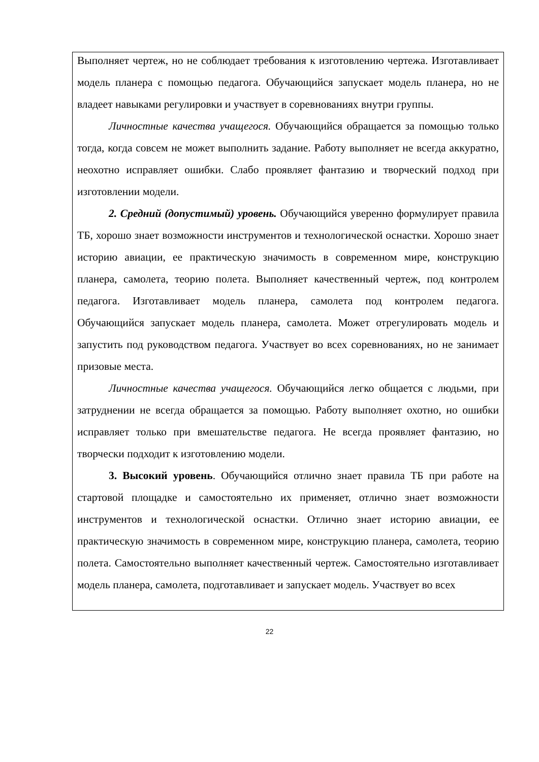Выполняет чертеж, но не соблюдает требования к изготовлению чертежа. Изготавливает модель планера с помощью педагога. Обучающийся запускает модель планера, но не владеет навыками регулировки и участвует в соревнованиях внутри группы.
Личностные качества учащегося. Обучающийся обращается за помощью только тогда, когда совсем не может выполнить задание. Работу выполняет не всегда аккуратно, неохотно исправляет ошибки. Слабо проявляет фантазию и творческий подход при изготовлении модели.
2. Средний (допустимый) уровень. Обучающийся уверенно формулирует правила ТБ, хорошо знает возможности инструментов и технологической оснастки. Хорошо знает историю авиации, ее практическую значимость в современном мире, конструкцию планера, самолета, теорию полета. Выполняет качественный чертеж, под контролем педагога. Изготавливает модель планера, самолета под контролем педагога. Обучающийся запускает модель планера, самолета. Может отрегулировать модель и запустить под руководством педагога. Участвует во всех соревнованиях, но не занимает призовые места.
Личностные качества учащегося. Обучающийся легко общается с людьми, при затруднении не всегда обращается за помощью. Работу выполняет охотно, но ошибки исправляет только при вмешательстве педагога. Не всегда проявляет фантазию, но творчески подходит к изготовлению модели.
3. Высокий уровень. Обучающийся отлично знает правила ТБ при работе на стартовой площадке и самостоятельно их применяет, отлично знает возможности инструментов и технологической оснастки. Отлично знает историю авиации, ее практическую значимость в современном мире, конструкцию планера, самолета, теорию полета. Самостоятельно выполняет качественный чертеж. Самостоятельно изготавливает модель планера, самолета, подготавливает и запускает модель. Участвует во всех
22